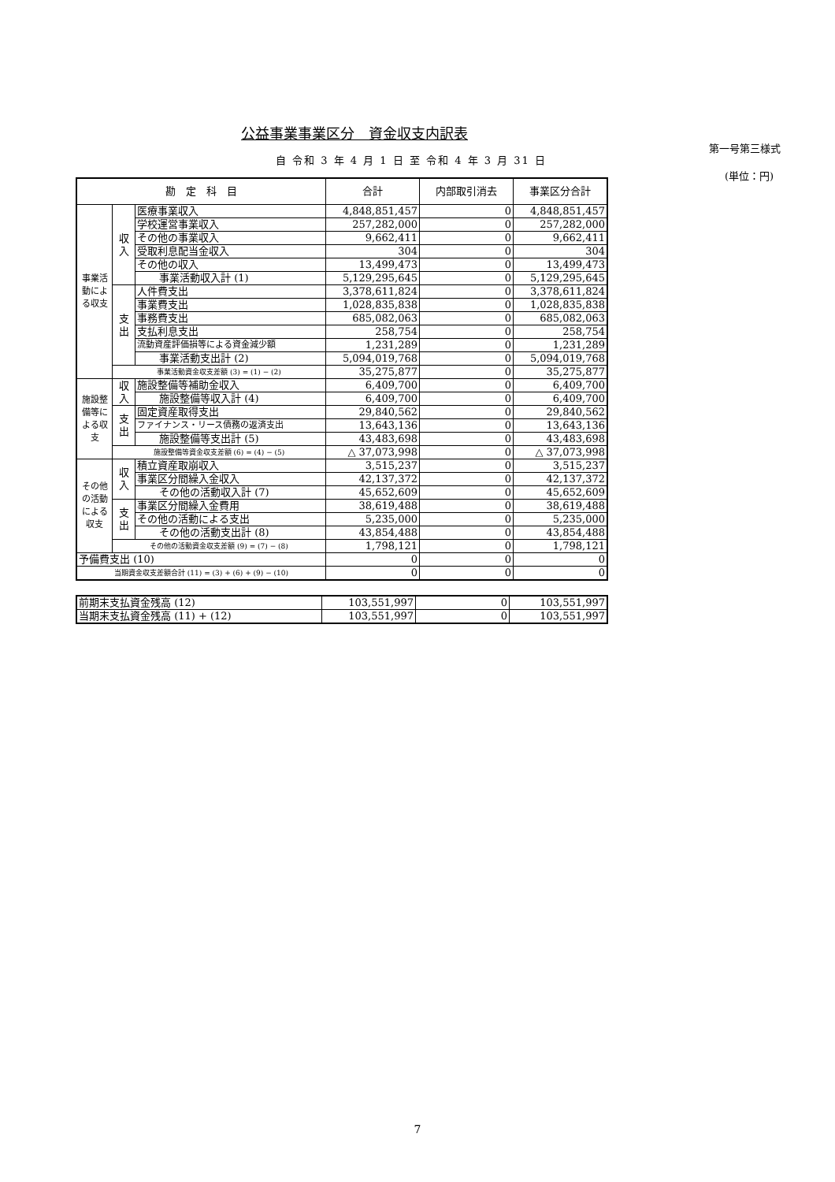公益事業事業区分　資金収支内訳表
第一号第三様式
自 令和 3 年 4 月 1 日 至 令和 4 年 3 月 31 日
(単位：円)
| 勘 定 科 目 | | | 合計 | 内部取引消去 | 事業区分合計 |
| --- | --- | --- | --- | --- | --- |
| 事業活動による収支 | 収入 | 医療事業収入 | 4,848,851,457 | 0 | 4,848,851,457 |
| | | 学校運営事業収入 | 257,282,000 | 0 | 257,282,000 |
| | | その他の事業収入 | 9,662,411 | 0 | 9,662,411 |
| | | 受取利息配当金収入 | 304 | 0 | 304 |
| | | その他の収入 | 13,499,473 | 0 | 13,499,473 |
| | | 事業活動収入計 (1) | 5,129,295,645 | 0 | 5,129,295,645 |
| | 支出 | 人件費支出 | 3,378,611,824 | 0 | 3,378,611,824 |
| | | 事業費支出 | 1,028,835,838 | 0 | 1,028,835,838 |
| | | 事務費支出 | 685,082,063 | 0 | 685,082,063 |
| | | 支払利息支出 | 258,754 | 0 | 258,754 |
| | | 流動資産評価損等による資金減少額 | 1,231,289 | 0 | 1,231,289 |
| | | 事業活動支出計 (2) | 5,094,019,768 | 0 | 5,094,019,768 |
| | 事業活動資金収支差額 (3) = (1) − (2) | | 35,275,877 | 0 | 35,275,877 |
| 施設整備等による収支 | 収入 | 施設整備等補助金収入 | 6,409,700 | 0 | 6,409,700 |
| | | 施設整備等収入計 (4) | 6,409,700 | 0 | 6,409,700 |
| | 支出 | 固定資産取得支出 | 29,840,562 | 0 | 29,840,562 |
| | | ファイナンス・リース債務の返済支出 | 13,643,136 | 0 | 13,643,136 |
| | | 施設整備等支出計 (5) | 43,483,698 | 0 | 43,483,698 |
| | 施設整備等資金収支差額 (6) = (4) − (5) | | △ 37,073,998 | 0 | △ 37,073,998 |
| その他の活動による収支 | 収入 | 積立資産取崩収入 | 3,515,237 | 0 | 3,515,237 |
| | | 事業区分間繰入金収入 | 42,137,372 | 0 | 42,137,372 |
| | | その他の活動収入計 (7) | 45,652,609 | 0 | 45,652,609 |
| | 支出 | 事業区分間繰入金費用 | 38,619,488 | 0 | 38,619,488 |
| | | その他の活動による支出 | 5,235,000 | 0 | 5,235,000 |
| | | その他の活動支出計 (8) | 43,854,488 | 0 | 43,854,488 |
| | その他の活動資金収支差額 (9) = (7) − (8) | | 1,798,121 | 0 | 1,798,121 |
| 予備費支出 (10) | | | 0 | 0 | 0 |
| 当期資金収支差額合計 (11) = (3) + (6) + (9) − (10) | | | 0 | 0 | 0 |
| 前期末支払資金残高 (12) | 103,551,997 | 0 | 103,551,997 |
| 当期末支払資金残高 (11) + (12) | 103,551,997 | 0 | 103,551,997 |
7